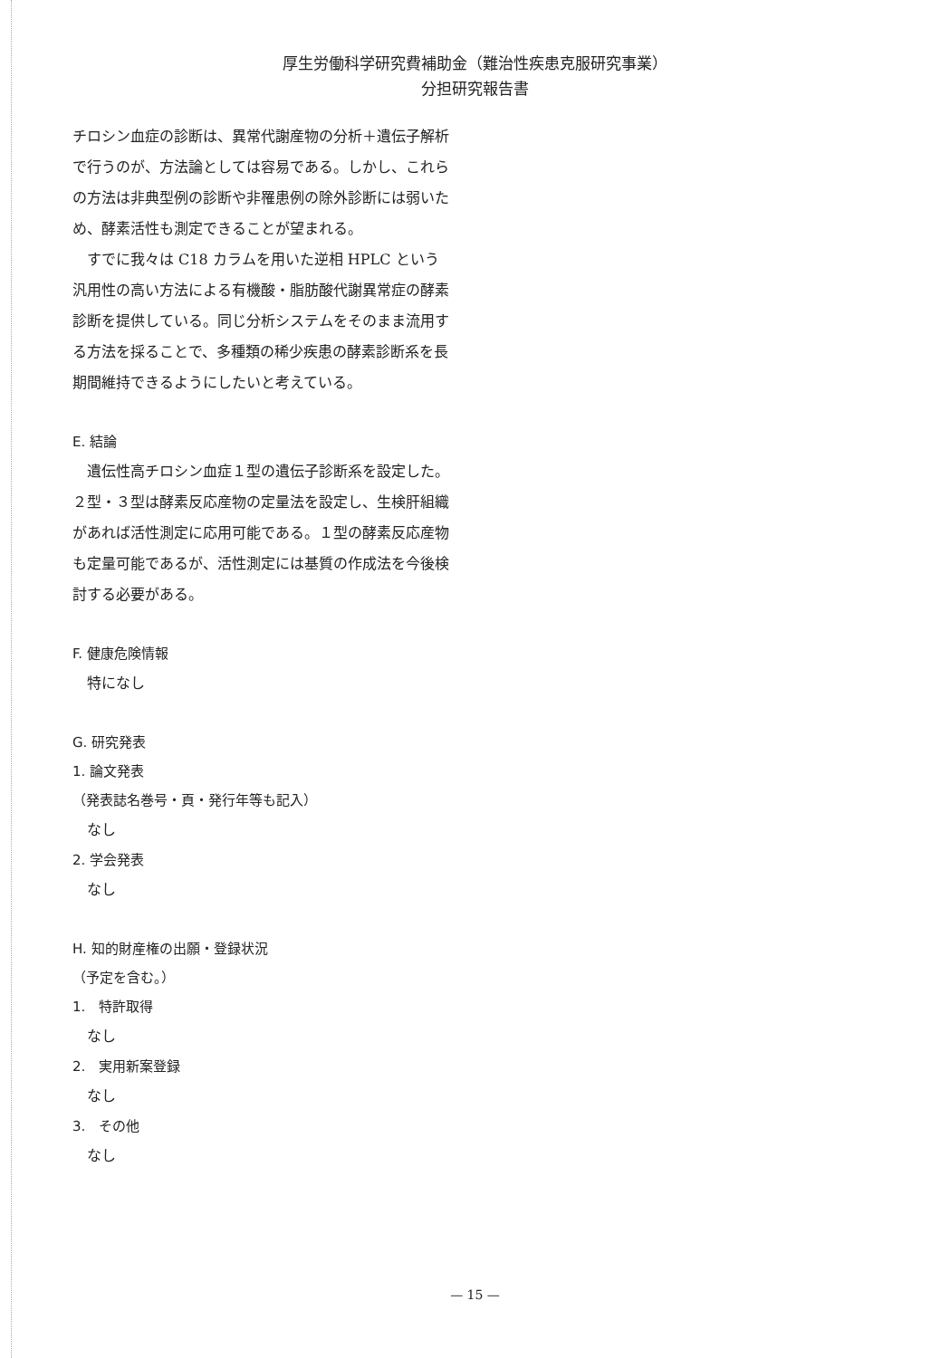厚生労働科学研究費補助金（難治性疾患克服研究事業）
分担研究報告書
チロシン血症の診断は、異常代謝産物の分析＋遺伝子解析で行うのが、方法論としては容易である。しかし、これらの方法は非典型例の診断や非罹患例の除外診断には弱いため、酵素活性も測定できることが望まれる。
　すでに我々は C18 カラムを用いた逆相 HPLC という汎用性の高い方法による有機酸・脂肪酸代謝異常症の酵素診断を提供している。同じ分析システムをそのまま流用する方法を採ることで、多種類の稀少疾患の酵素診断系を長期間維持できるようにしたいと考えている。
E. 結論
　遺伝性高チロシン血症１型の遺伝子診断系を設定した。２型・３型は酵素反応産物の定量法を設定し、生検肝組織があれば活性測定に応用可能である。１型の酵素反応産物も定量可能であるが、活性測定には基質の作成法を今後検討する必要がある。
F. 健康危険情報
　特になし
G. 研究発表
1. 論文発表
（発表誌名巻号・頁・発行年等も記入）
　なし
2. 学会発表
　なし
H. 知的財産権の出願・登録状況
（予定を含む。）
1.　特許取得
　なし
2.　実用新案登録
　なし
3.　その他
　なし
— 15 —